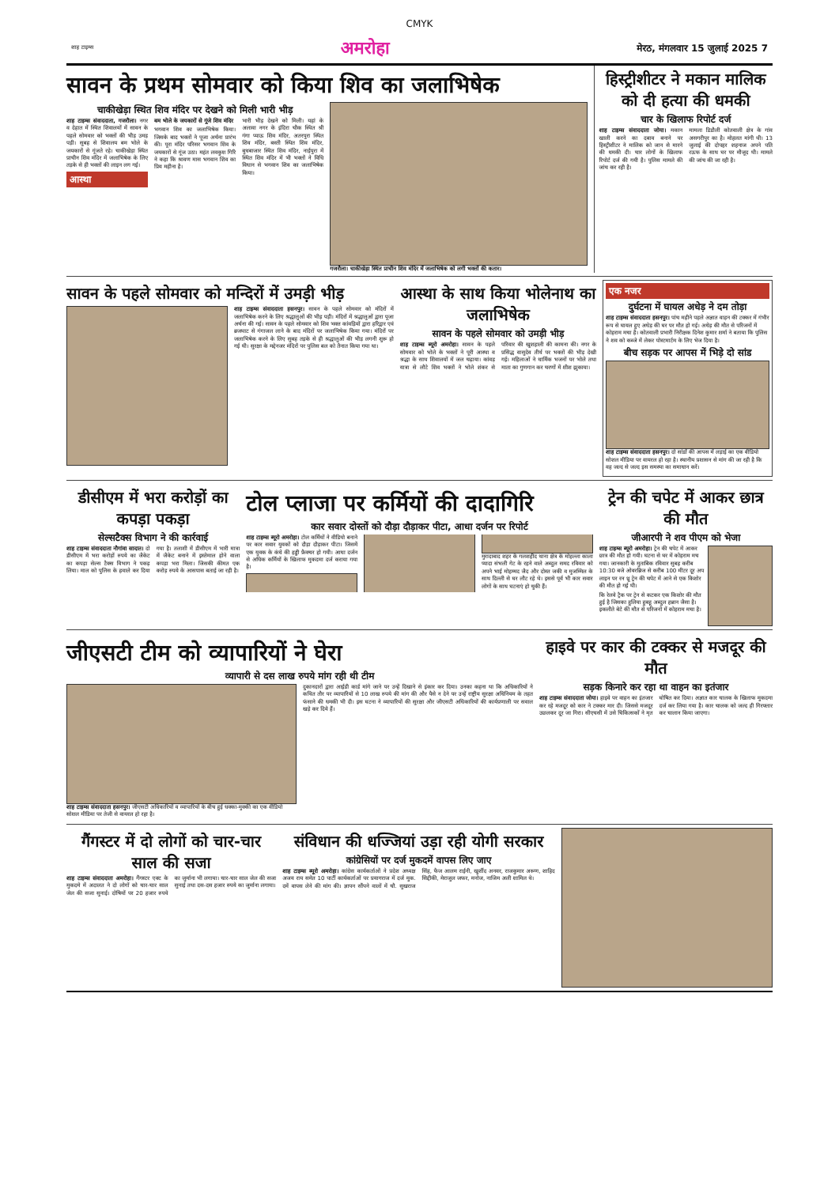CMYK
शाह टाइम्स अमरोहा मेरठ, मंगलवार 15 जुलाई 2025 7
सावन के प्रथम सोमवार को किया शिव का जलाभिषेक
चाकीखेड़ा स्थित शिव मंदिर पर देखने को मिली भारी भीड़
शाह टाइम्स संवाददाता, गजरौला। नगर व देहात में स्थित शिवालयों में सावन के पहले सोमवार को भक्तों की भीड़ उमड़ पड़ी। सुबह से शिवालय बम भोले के जयकारों से गूंजते रहे। चाकीखेड़ा स्थित प्राचीन शिव मंदिर में जलाभिषेक के लिए तड़के से ही भक्तों की लाइन लग गई।
आस्था
बम भोले के जयकारों से गूंजे शिव मंदिर
भगवान शिव का जलाभिषेक किया। जिसके बाद भक्तों ने पूजा अर्चना प्रारंभ की। पूरा मंदिर परिसर भगवान शिव के जयकारों से गूंज उठा। महंत लवकुश गिरि ने कहा कि श्रावण मास भगवान शिव का प्रिय महीना है।
भारी भीड़ देखने को मिली। यहां के अलावा नगर के इंदिरा चौक स्थित श्री गंगा प्याऊ शिव मंदिर, अतरपुरा स्थित शिव मंदिर, बस्ती स्थित शिव मंदिर, बुधबाजार स्थित शिव मंदिर, नाईपुरा में स्थित शिव मंदिर में भी भक्तों ने विधि विधान से भगवान शिव का जलाभिषेक किया।
गजरौला। चाकीखेड़ा स्थित प्राचीन शिव मंदिर में जलाभिषेक को लगी भक्तों की कतार।
हिस्ट्रीशीटर ने मकान मालिक को दी हत्या की धमकी
चार के खिलाफ रिपोर्ट दर्ज
शाह टाइम्स संवाददाता जोया। मकान खाली करने का दबाव बनाने पर हिस्ट्रीशीटर ने मालिक को जान से मारने की धमकी दी। चार लोगों के खिलाफ रिपोर्ट दर्ज की गयी है। पुलिस मामले की जांच कर रही है।
मामला डिडौली कोतवाली क्षेत्र के गांव असगरीपुर का है। मोहलत मांगी थी। 13 जुलाई की दोपहर शहनाज अपने पति रऊफ के साथ घर पर मौजूद थी। मामले की जांच की जा रही है।
सावन के पहले सोमवार को मन्दिरों में उमड़ी भीड़
शाह टाइम्स संवाददाता हसनपुर। सावन के पहले सोमवार को मंदिरों में जलाभिषेक करने के लिए श्रद्धालुओं की भीड़ पड़ी। मंदिरों में श्रद्धालुओं द्वारा पूजा अर्चना की गई। सावन के पहले सोमवार को शिव भक्त कांवड़ियों द्वारा हरिद्वार एवं ब्रजघाट से गंगाजल लाने के बाद मंदिरों पर जलाभिषेक किया गया। मंदिरों पर जलाभिषेक करने के लिए सुबह तड़के से ही श्रद्धालुओं की भीड़ लगनी शुरू हो गई थी। सुरक्षा के मद्देनजर मंदिरों पर पुलिस बल को तैनात किया गया था।
आस्था के साथ किया भोलेनाथ का जलाभिषेक
सावन के पहले सोमवार को उमड़ी भीड़
शाह टाइम्स ब्यूरो अमरोहा। सावन के पहले सोमवार को भोले के भक्तों ने पूरी आस्था व श्रद्धा के साथ शिवालयों में जल चढ़ाया। कांवड़ यात्रा से लौटे शिव भक्तों ने भोले शंकर से परिवार की खुशहाली की कामना की। नगर के प्रसिद्ध वासुदेव तीर्थ पर भक्तों की भीड़ देखी गई। महिलाओं ने धार्मिक भजनों पर भोले तथा माता का गुणगान कर चरणों में शीश झुकाया।
एक नजर
दुर्घटना में घायल अधेड़ ने दम तोड़ा
शाह टाइम्स संवाददाता हसनपुर। पांच महीने पहले अज्ञात वाहन की टक्कर में गंभीर रूप से घायल हुए अधेड़ की घर पर मौत हो गई। अधेड़ की मौत से परिजनों में कोहराम मचा है। कोतवाली प्रभारी निरीक्षक दिनेश कुमार शर्मा ने बताया कि पुलिस ने शव को कब्जे में लेकर पोस्टमार्टम के लिए भेज दिया है।
बीच सड़क पर आपस में भिड़े दो सांड
शाह टाइम्स संवाददाता हसनपुर। दो सांडों की आपस में लड़ाई का एक वीडियो सोशल मीडिया पर वायरल हो रहा है। स्थानीय प्रशासन से मांग की जा रही है कि वह जल्द से जल्द इस समस्या का समाधान करें।
डीसीएम में भरा करोड़ों का कपड़ा पकड़ा
सेल्सटैक्स विभाग ने की कार्रवाई
शाह टाइम्स संवाददाता नौगांवा सादात। दो डीसीएम में भरा करोड़ों रुपये का जैकेट का कपड़ा सेल्स टैक्स विभाग ने पकड़ लिया। माल को पुलिस के हवाले कर दिया गया है। तलाशी में डीसीएम में भारी मात्रा में जैकेट बनाने में इस्तेमाल होने वाला कपड़ा भरा मिला। जिसकी कीमत एक करोड़ रुपये के आसपास बताई जा रही है।
टोल प्लाजा पर कर्मियों की दादागिरि
कार सवार दोस्तों को दौड़ा दौड़ाकर पीटा, आधा दर्जन पर रिपोर्ट
शाह टाइम्स ब्यूरो अमरोहा। टोल कर्मियों ने वीडियो बनाने पर कार सवार युवकों को दौड़ा दौड़ाकर पीटा। जिसमें एक युवक के कंधे की हड्डी फ्रैक्चर हो गयी। आधा दर्जन से अधिक कर्मियों के खिलाफ मुकदमा दर्ज कराया गया है।
मुरादाबाद शहर के गलशहीद थाना क्षेत्र के मोहल्ला काला प्यादा संभली गेट के रहने वाले अब्दुल समद रविवार को अपने भाई मोहम्मद जैद और दोस्त जकी व मुजम्मिल के साथ दिल्ली से घर लौट रहे थे। इससे पूर्व भी कार सवार लोगों के साथ घटनाएं हो चुकी हैं।
ट्रेन की चपेट में आकर छात्र की मौत
जीआरपी ने शव पीएम को भेजा
शाह टाइम्स ब्यूरो अमरोहा। ट्रेन की चपेट में आकर छात्र की मौत हो गयी। घटना से घर में कोहराम मच गया। जानकारी के मुताबिक रविवार सुबह करीब 10:30 बजे ओवरब्रिज से करीब 100 मीटर दूर अप लाइन पर रन थ्रू ट्रेन की चपेट में आने से एक किशोर की मौत हो गई थी।
कि रेलवे ट्रैक पर ट्रेन से कटकर एक किशोर की मौत हुई है जिसका हुलिया हुबहू अब्दुल हन्नान जैसा है। इकलौते बेटे की मौत से परिजनों में कोहराम मचा है।
जीएसटी टीम को व्यापारियों ने घेरा
व्यापारी से दस लाख रुपये मांग रही थी टीम
शाह टाइम्स संवाददाता हसनपुर। जीएसटी अधिकारियों व व्यापारियों के बीच हुई धक्का-मुक्की का एक वीडियो सोशल मीडिया पर तेजी से वायरल हो रहा है।
दुकानदारों द्वारा आईडी कार्ड मांगे जाने पर उन्हें दिखाने से इंकार कर दिया। उनका कहना था कि अधिकारियों ने कथित तौर पर व्यापारियों से 10 लाख रुपये की मांग की और पैसे न देने पर उन्हें राष्ट्रीय सुरक्षा अधिनियम के तहत फंसाने की धमकी भी दी। इस घटना ने व्यापारियों की सुरक्षा और जीएसटी अधिकारियों की कार्यप्रणाली पर सवाल खड़े कर दिये हैं।
हाइवे पर कार की टक्कर से मजदूर की मौत
सड़क किनारे कर रहा था वाहन का इतंजार
शाह टाइम्स संवाददाता जोया। हाइवे पर वाहन का इंतजार कर रहे मजदूर को कार ने टक्कर मार दी। जिससे मजदूर उछलकर दूर जा गिरा। सीएचसी में उसे चिकित्सकों ने मृत घोषित कर दिया। अज्ञात कार चालक के खिलाफ मुकदमा दर्ज कर लिया गया है। कार चालक को जल्द ही गिरफ्तार कर चालान किया जाएगा।
गैंगस्टर में दो लोगों को चार-चार साल की सजा
शाह टाइम्स संवाददाता अमरोहा। गैंगस्टर एक्ट के मुकदमे में अदालत ने दो लोगों को चार-चार साल जेल की सजा सुनाई। दोषियों पर 20 हजार रुपये का जुर्माना भी लगाया। चार-चार साल जेल की सजा सुनाई तथा दस-दस हजार रुपये का जुर्माना लगाया।
संविधान की धज्जियां उड़ा रही योगी सरकार
कांग्रेसियों पर दर्ज मुकदमें वापस लिए जाए
शाह टाइम्स ब्यूरो अमरोहा। कांग्रेस कार्यकर्ताओं ने प्रदेश अध्यक्ष अजय राय समेत 10 पार्टी कार्यकर्ताओं पर प्रयागराज में दर्ज मुक. दमें वापस लेने की मांग की। ज्ञापन सौंपने वालों में चौ. सुखराज सिंह, फैज आलम राईनी, खुर्शीद अनवर, राजकुमार अरूण, शाहिद सिद्दीकी, मेराजुल जफर, मनोज, नाजिम अली शामिल थे।